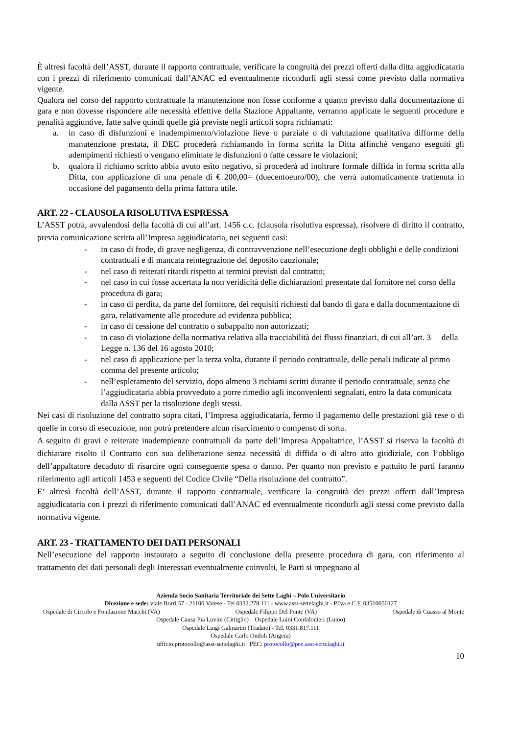È altresì facoltà dell’ASST, durante il rapporto contrattuale, verificare la congruità dei prezzi offerti dalla ditta aggiudicataria con i prezzi di riferimento comunicati dall’ANAC ed eventualmente ricondurli agli stessi come previsto dalla normativa vigente.
Qualora nel corso del rapporto contrattuale la manutenzione non fosse conforme a quanto previsto dalla documentazione di gara e non dovesse rispondere alle necessità effettive della Stazione Appaltante, verranno applicate le seguenti procedure e penalità aggiuntive, fatte salve quindi quelle già previste negli articoli sopra richiamati:
a. in caso di disfunzioni e inadempimento/violazione lieve o parziale o di valutazione qualitativa difforme della manutenzione prestata, il DEC procederà richiamando in forma scritta la Ditta affinché vengano eseguiti gli adempimenti richiesti o vengano eliminate le disfunzioni o fatte cessare le violazioni;
b. qualora il richiamo scritto abbia avuto esito negativo, si procederà ad inoltrare formale diffida in forma scritta alla Ditta, con applicazione di una penale di € 200,00= (duecentoeuro/00), che verrà automaticamente trattenuta in occasione del pagamento della prima fattura utile.
ART. 22 - CLAUSOLA RISOLUTIVA ESPRESSA
L’ASST potrà, avvalendosi della facoltà di cui all’art. 1456 c.c. (clausola risolutiva espressa), risolvere di diritto il contratto, previa comunicazione scritta all’Impresa aggiudicataria, nei seguenti casi:
- in caso di frode, di grave negligenza, di contravvenzione nell’esecuzione degli obblighi e delle condizioni contrattuali e di mancata reintegrazione del deposito cauzionale;
- nel caso di reiterati ritardi rispetto ai termini previsti dal contratto;
- nel caso in cui fosse accertata la non veridicità delle dichiarazioni presentate dal fornitore nel corso della procedura di gara;
- in caso di perdita, da parte del fornitore, dei requisiti richiesti dal bando di gara e dalla documentazione di gara, relativamente alle procedure ad evidenza pubblica;
- in caso di cessione del contratto o subappalto non autorizzati;
- in caso di violazione della normativa relativa alla tracciabilità dei flussi finanziari, di cui all’art. 3 della Legge n. 136 del 16 agosto 2010;
- nel caso di applicazione per la terza volta, durante il periodo contrattuale, delle penali indicate al primo comma del presente articolo;
- nell’espletamento del servizio, dopo almeno 3 richiami scritti durante il periodo contrattuale, senza che l’aggiudicataria abbia provveduto a porre rimedio agli inconvenienti segnalati, entro la data comunicata dalla ASST per la risoluzione degli stessi.
Nei casi di risoluzione del contratto sopra citati, l’Impresa aggiudicataria, fermo il pagamento delle prestazioni già rese o di quelle in corso di esecuzione, non potrà pretendere alcun risarcimento o compenso di sorta.
A seguito di gravi e reiterate inadempienze contrattuali da parte dell’Impresa Appaltatrice, l’ASST si riserva la facoltà di dichiarare risolto il Contratto con sua deliberazione senza necessità di diffida o di altro atto giudiziale, con l’obbligo dell’appaltatore decaduto di risarcire ogni conseguente spesa o danno. Per quanto non previsto e pattuito le parti faranno riferimento agli articoli 1453 e seguenti del Codice Civile “Della risoluzione del contratto”.
E’ altresì facoltà dell’ASST, durante il rapporto contrattuale, verificare la congruità dei prezzi offerti dall’Impresa aggiudicataria con i prezzi di riferimento comunicati dall’ANAC ed eventualmente ricondurli agli stessi come previsto dalla normativa vigente.
ART. 23 - TRATTAMENTO DEI DATI PERSONALI
Nell’esecuzione del rapporto instaurato a seguito di conclusione della presente procedura di gara, con riferimento al trattamento dei dati personali degli Interessati eventualmente coinvolti, le Parti si impegnano al
Azienda Socio Sanitaria Territoriale dei Sette Laghi – Polo Universitario
Direzione e sede: viale Borri 57 - 21100 Varese - Tel 0332.278.111 - www.asst-settelaghi.it - P.Iva e C.F. 03510050127
Ospedale di Circolo e Fondazione Macchi (VA) Ospedale Filippo Del Ponte (VA) Ospedale di Cuasso al Monte
Ospedale Causa Pia Luvini (Cittiglio) Ospedale Luini Confalonieri (Luino)
Ospedale Luigi Galmarini (Tradate) - Tel. 0331.817.111
Ospedale Carlo Ondoli (Angera)
ufficio.protocollo@asst-settelaghi.it PEC: protocollo@pec.asst-settelaghi.it
10